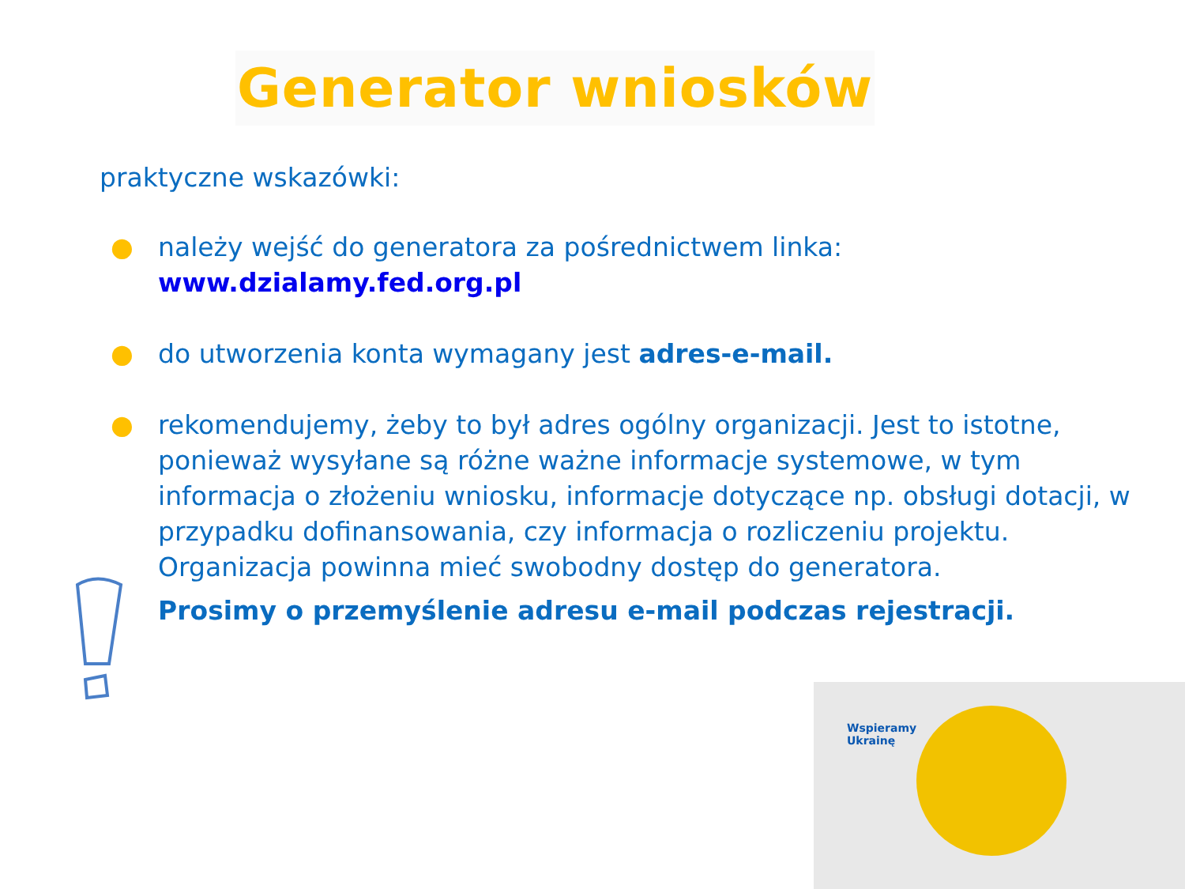Generator wniosków
praktyczne wskazówki:
● należy wejść do generatora za pośrednictwem linka: www.dzialamy.fed.org.pl
● do utworzenia konta wymagany jest adres-e-mail.
● rekomendujemy, żeby to był adres ogólny organizacji. Jest to istotne, ponieważ wysyłane są różne ważne informacje systemowe, w tym informacja o złożeniu wniosku, informacje dotyczące np. obsługi dotacji, w przypadku dofinansowania, czy informacja o rozliczeniu projektu. Organizacja powinna mieć swobodny dostęp do generatora.
Prosimy o przemyślenie adresu e-mail podczas rejestracji.
Wspieramy
Ukrainę